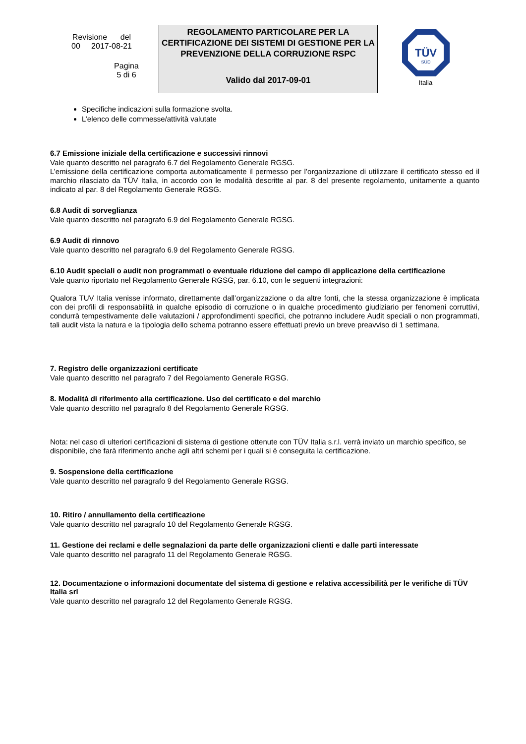| Revisione del 00 2017-08-21 Pagina 5 di 6 | REGOLAMENTO PARTICOLARE PER LA CERTIFICAZIONE DEI SISTEMI DI GESTIONE PER LA PREVENZIONE DELLA CORRUZIONE RSPC Valido dal 2017-09-01 | TÜV SÜD Italia |
Specifiche indicazioni sulla formazione svolta.
L’elenco delle commesse/attività valutate
6.7 Emissione iniziale della certificazione e successivi rinnovi
Vale quanto descritto nel paragrafo 6.7 del Regolamento Generale RGSG.
L’emissione della certificazione comporta automaticamente il permesso per l’organizzazione di utilizzare il certificato stesso ed il marchio rilasciato da TÜV Italia, in accordo con le modalità descritte al par. 8 del presente regolamento, unitamente a quanto indicato al par. 8 del Regolamento Generale RGSG.
6.8 Audit di sorveglianza
Vale quanto descritto nel paragrafo 6.9 del Regolamento Generale RGSG.
6.9 Audit di rinnovo
Vale quanto descritto nel paragrafo 6.9 del Regolamento Generale RGSG.
6.10 Audit speciali o audit non programmati o eventuale riduzione del campo di applicazione della certificazione
Vale quanto riportato nel Regolamento Generale RGSG, par. 6.10, con le seguenti integrazioni:
Qualora TUV Italia venisse informato, direttamente dall’organizzazione o da altre fonti, che la stessa organizzazione è implicata con dei profili di responsabilità in qualche episodio di corruzione o in qualche procedimento giudiziario per fenomeni corruttivi, condurrà tempestivamente delle valutazioni / approfondimenti specifici, che potranno includere Audit speciali o non programmati, tali audit vista la natura e la tipologia dello schema potranno essere effettuati previo un breve preavviso di 1 settimana.
7. Registro delle organizzazioni certificate
Vale quanto descritto nel paragrafo 7 del Regolamento Generale RGSG.
8. Modalità di riferimento alla certificazione. Uso del certificato e del marchio
Vale quanto descritto nel paragrafo 8 del Regolamento Generale RGSG.
Nota: nel caso di ulteriori certificazioni di sistema di gestione ottenute con TÜV Italia s.r.l. verrà inviato un marchio specifico, se disponibile, che farà riferimento anche agli altri schemi per i quali si è conseguita la certificazione.
9. Sospensione della certificazione
Vale quanto descritto nel paragrafo 9 del Regolamento Generale RGSG.
10. Ritiro / annullamento della certificazione
Vale quanto descritto nel paragrafo 10 del Regolamento Generale RGSG.
11. Gestione dei reclami e delle segnalazioni da parte delle organizzazioni clienti e dalle parti interessate
Vale quanto descritto nel paragrafo 11 del Regolamento Generale RGSG.
12. Documentazione o informazioni documentate del sistema di gestione e relativa accessibilità per le verifiche di TÜV Italia srl
Vale quanto descritto nel paragrafo 12 del Regolamento Generale RGSG.